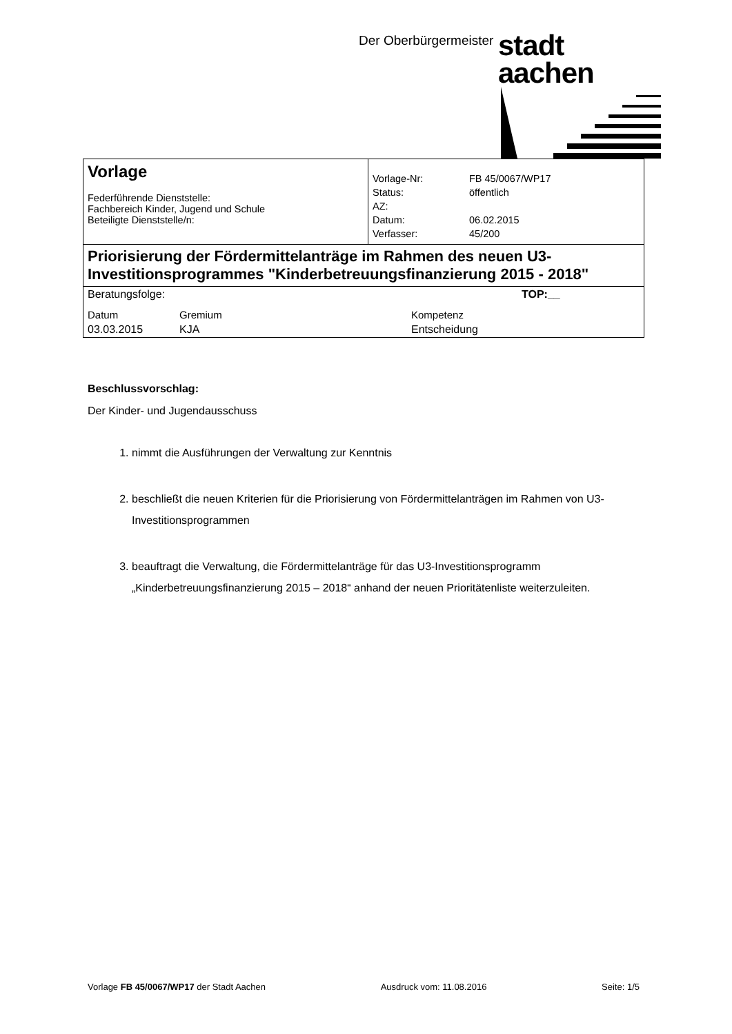Der Oberbürgermeister stadt aachen
| Vorlage Federführende Dienststelle: Fachbereich Kinder, Jugend und Schule Beteiligte Dienststelle/n: | / Vorlage-Nr: / FB 45/0067/WP17 / / Status: / öffentlich / / AZ: / / / Datum: / 06.02.2015 / / Verfasser: / 45/200 / |
| Priorisierung der Fördermittelanträge im Rahmen des neuen U3-Investitionsprogrammes "Kinderbetreuungsfinanzierung 2015 - 2018" | |
| / Beratungsfolge: / / TOP:__ / / Datum / Gremium / Kompetenz / / 03.03.2015 / KJA / Entscheidung / | |
Beschlussvorschlag:
Der Kinder- und Jugendausschuss
1. nimmt die Ausführungen der Verwaltung zur Kenntnis
2. beschließt die neuen Kriterien für die Priorisierung von Fördermittelanträgen im Rahmen von U3-Investitionsprogrammen
3. beauftragt die Verwaltung, die Fördermittelanträge für das U3-Investitionsprogramm „Kinderbetreuungsfinanzierung 2015 – 2018“ anhand der neuen Prioritätenliste weiterzuleiten.
Vorlage FB 45/0067/WP17 der Stadt Aachen Ausdruck vom: 11.08.2016 Seite: 1/5